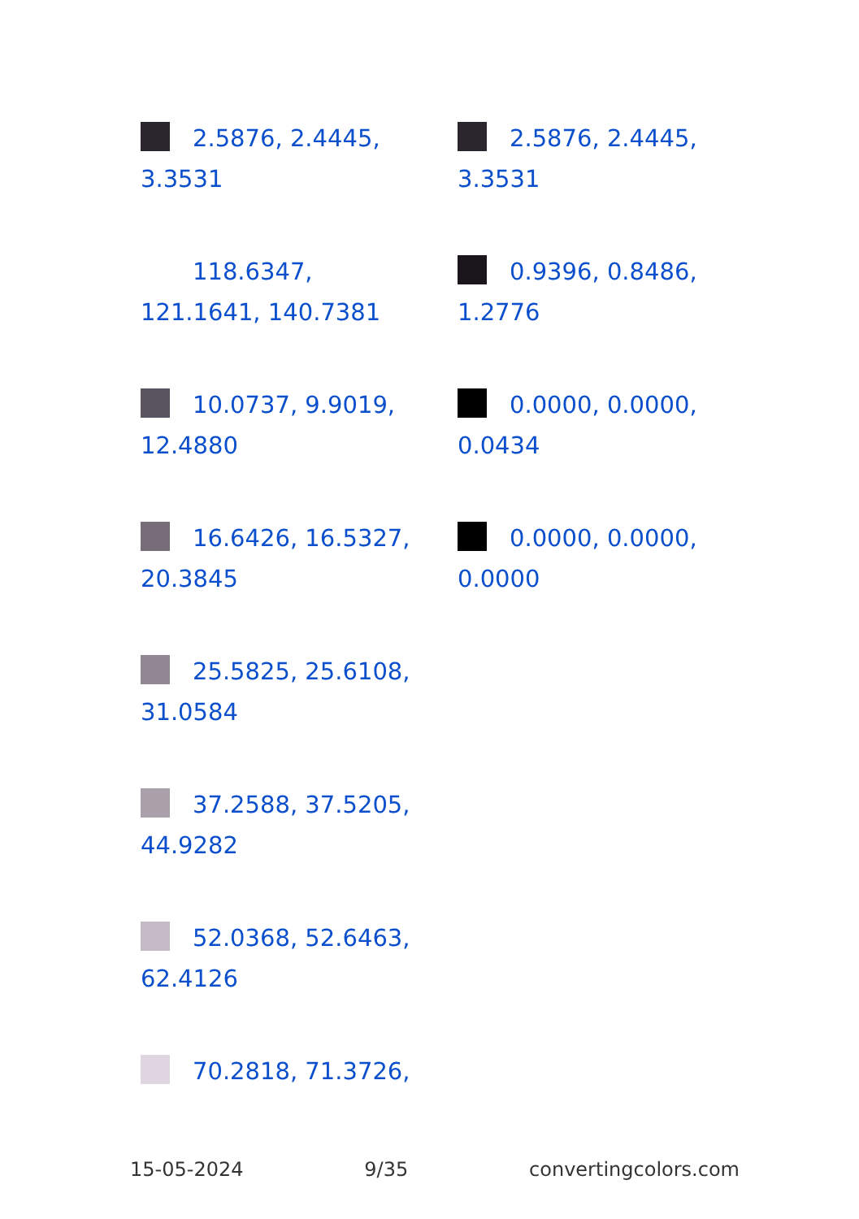2.5876, 2.4445,
3.3531
118.6347,
121.1641, 140.7381
10.0737, 9.9019,
12.4880
16.6426, 16.5327,
20.3845
25.5825, 25.6108,
31.0584
37.2588, 37.5205,
44.9282
52.0368, 52.6463,
62.4126
70.2818, 71.3726,
2.5876, 2.4445,
3.3531
0.9396, 0.8486,
1.2776
0.0000, 0.0000,
0.0434
0.0000, 0.0000,
0.0000
15-05-2024 9/35 convertingcolors.com